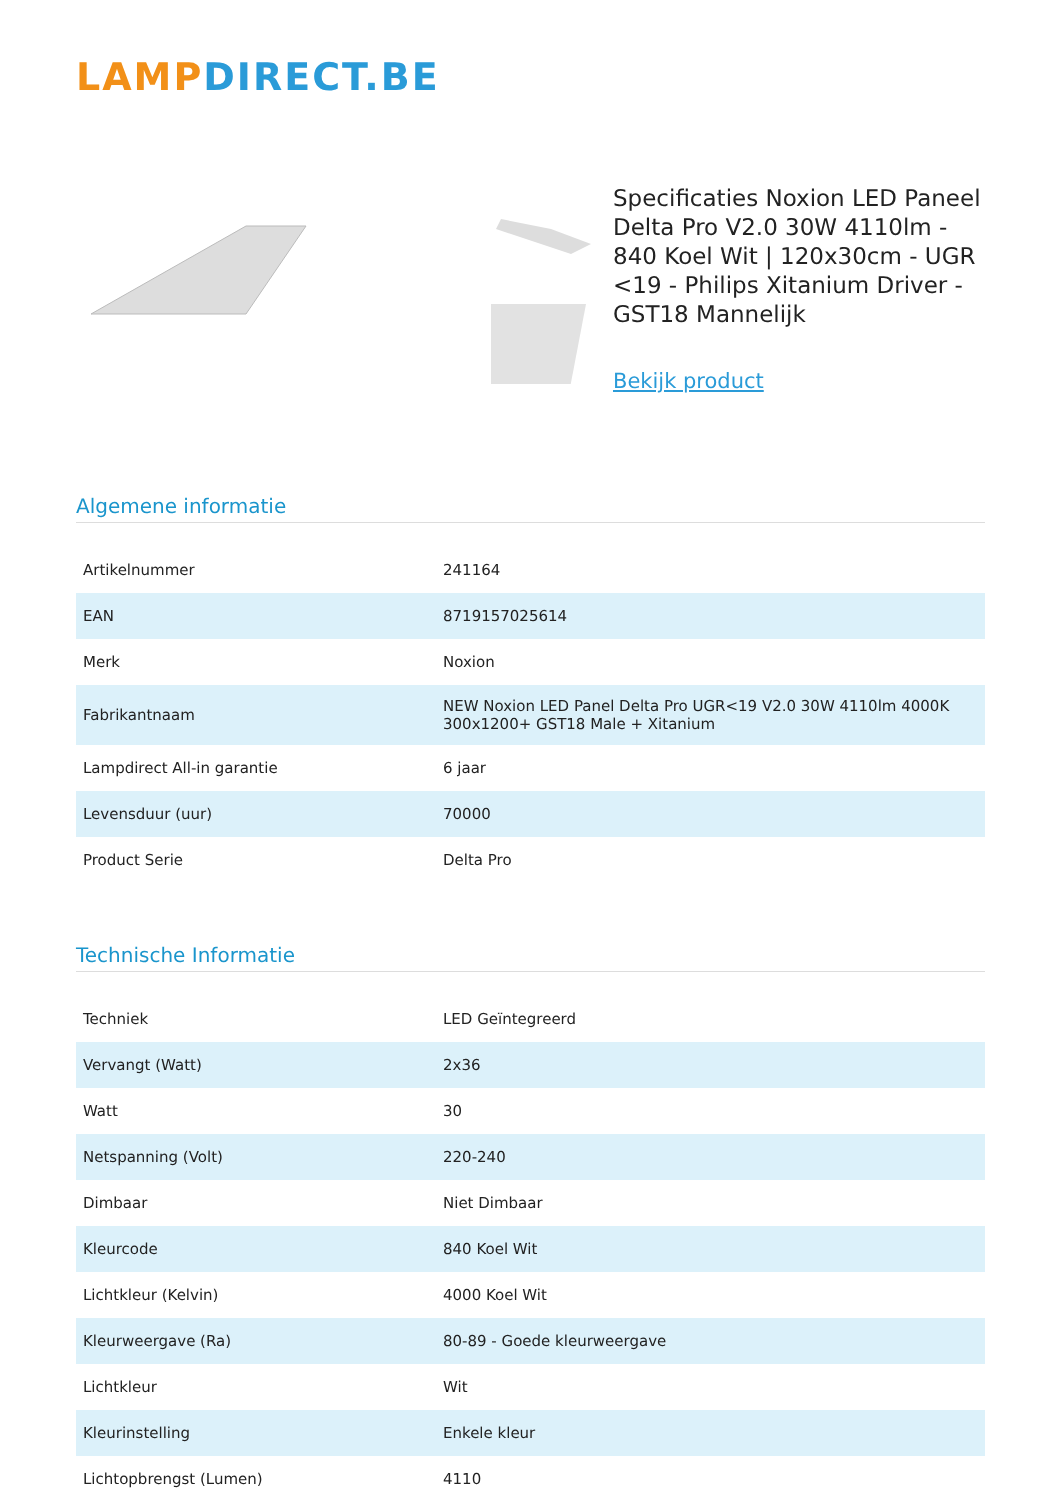LAMP DIRECT.BE
Specificaties Noxion LED Paneel Delta Pro V2.0 30W 4110lm - 840 Koel Wit | 120x30cm - UGR <19 - Philips Xitanium Driver - GST18 Mannelijk
Bekijk product
Algemene informatie
| Artikelnummer | 241164 |
| EAN | 8719157025614 |
| Merk | Noxion |
| Fabrikantnaam | NEW Noxion LED Panel Delta Pro UGR<19 V2.0 30W 4110lm 4000K 300x1200+ GST18 Male + Xitanium |
| Lampdirect All-in garantie | 6 jaar |
| Levensduur (uur) | 70000 |
| Product Serie | Delta Pro |
Technische Informatie
| Techniek | LED Geïntegreerd |
| Vervangt (Watt) | 2x36 |
| Watt | 30 |
| Netspanning (Volt) | 220-240 |
| Dimbaar | Niet Dimbaar |
| Kleurcode | 840 Koel Wit |
| Lichtkleur (Kelvin) | 4000 Koel Wit |
| Kleurweergave (Ra) | 80-89 - Goede kleurweergave |
| Lichtkleur | Wit |
| Kleurinstelling | Enkele kleur |
| Lichtopbrengst (Lumen) | 4110 |